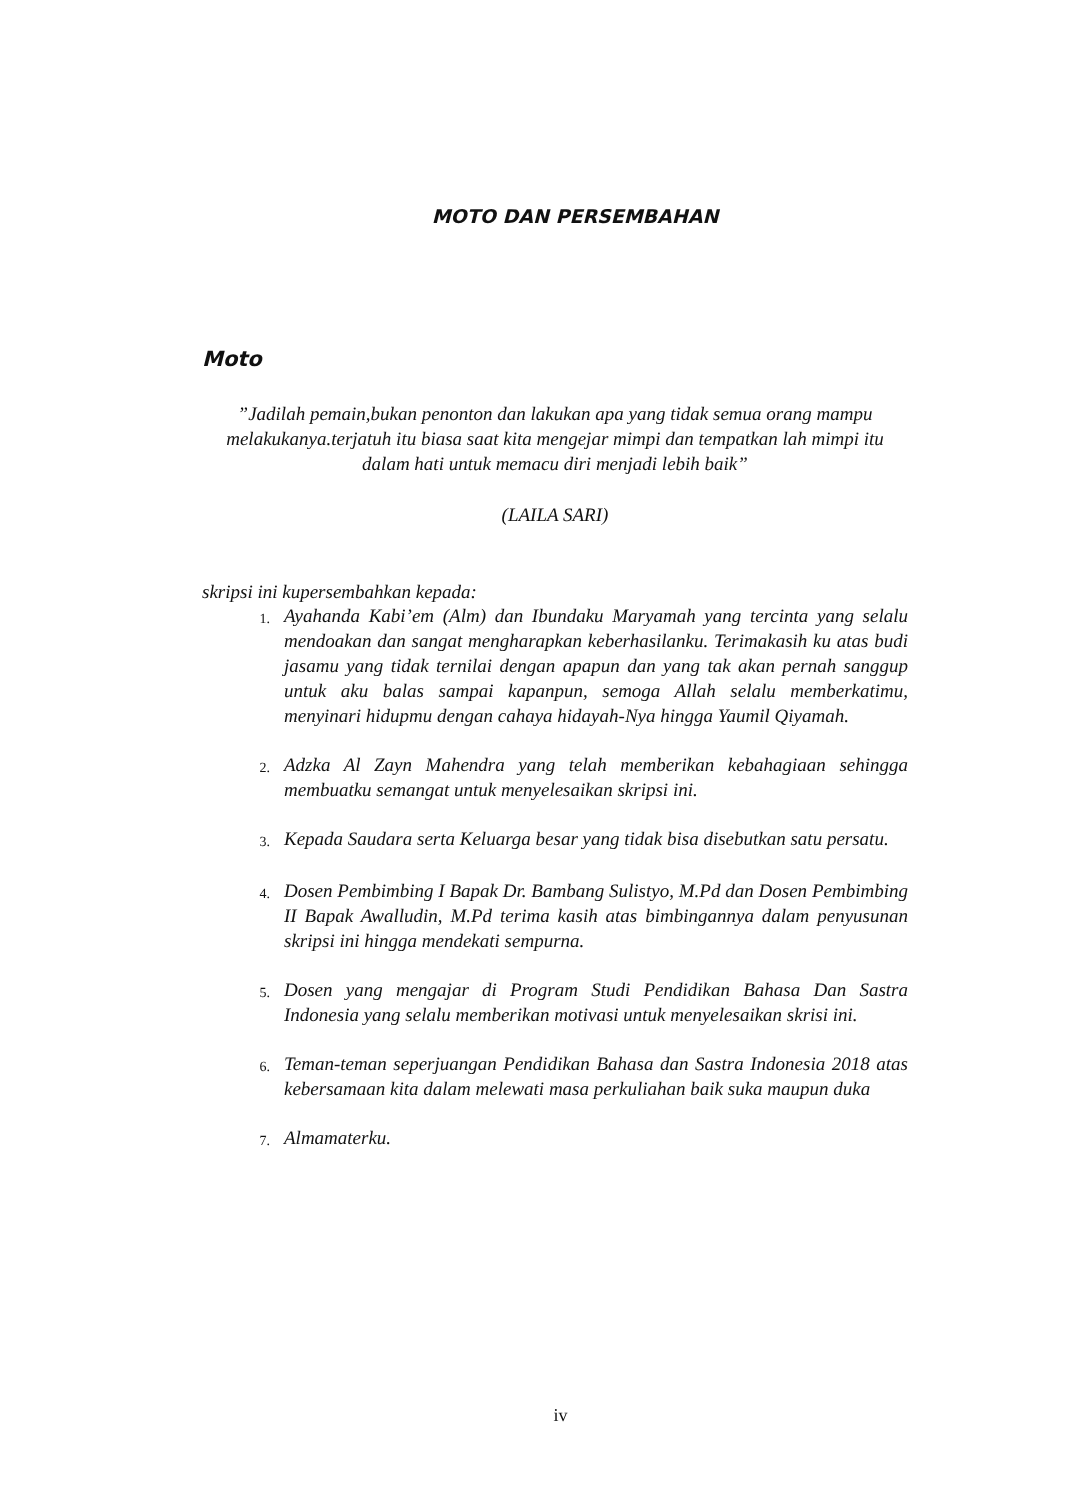MOTO DAN PERSEMBAHAN
Moto
”Jadilah pemain,bukan penonton dan lakukan apa yang tidak semua orang mampu melakukanya.terjatuh itu biasa saat kita mengejar mimpi dan tempatkan lah mimpi itu dalam hati untuk memacu diri menjadi lebih baik”
(LAILA SARI)
skripsi ini kupersembahkan kepada:
1. Ayahanda Kabi’em (Alm) dan Ibundaku Maryamah yang tercinta yang selalu mendoakan dan sangat mengharapkan keberhasilanku. Terimakasih ku atas budi jasamu yang tidak ternilai dengan apapun dan yang tak akan pernah sanggup untuk aku balas sampai kapanpun, semoga Allah selalu memberkatimu, menyinari hidupmu dengan cahaya hidayah-Nya hingga Yaumil Qiyamah.
2. Adzka Al Zayn Mahendra yang telah memberikan kebahagiaan sehingga membuatku semangat untuk menyelesaikan skripsi ini.
3. Kepada Saudara serta Keluarga besar yang tidak bisa disebutkan satu persatu.
4. Dosen Pembimbing I Bapak Dr. Bambang Sulistyo, M.Pd dan Dosen Pembimbing II Bapak Awalludin, M.Pd terima kasih atas bimbingannya dalam penyusunan skripsi ini hingga mendekati sempurna.
5. Dosen yang mengajar di Program Studi Pendidikan Bahasa Dan Sastra Indonesia yang selalu memberikan motivasi untuk menyelesaikan skrisi ini.
6. Teman-teman seperjuangan Pendidikan Bahasa dan Sastra Indonesia 2018 atas kebersamaan kita dalam melewati masa perkuliahan baik suka maupun duka
7. Almamaterku.
iv